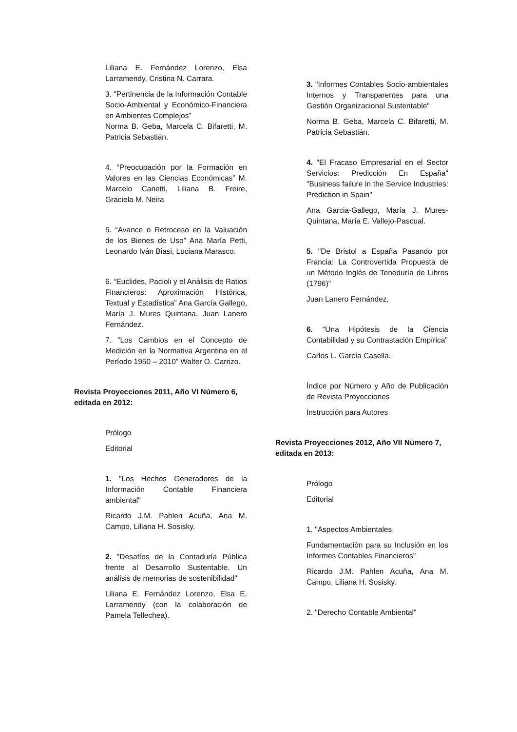Liliana E. Fernández Lorenzo, Elsa Larramendy, Cristina N. Carrara.
3. “Pertinencia de la Información Contable Socio-Ambiental y Económico-Financiera en Ambientes Complejos”
Norma B. Geba, Marcela C. Bifaretti, M. Patricia Sebastián.
4. “Preocupación por la Formación en Valores en las Ciencias Económicas” M. Marcelo Canetti, Liliana B. Freire, Graciela M. Neira
5. “Avance o Retroceso en la Valuación de los Bienes de Uso” Ana María Petti, Leonardo Iván Biasi, Luciana Marasco.
6. “Euclides, Pacioli y el Análisis de Ratios Financieros: Aproximación Histórica, Textual y Estadística” Ana García Gallego, María J. Mures Quintana, Juan Lanero Fernández.
7. “Los Cambios en el Concepto de Medición en la Normativa Argentina en el Período 1950 – 2010” Walter O. Carrizo.
Revista Proyecciones 2011, Año VI Número 6, editada en 2012:
Prólogo
Editorial
1. "Los Hechos Generadores de la Información Contable Financiera ambiental"
Ricardo J.M. Pahlen Acuña, Ana M. Campo, Liliana H. Sosisky.
2. "Desafíos de la Contaduría Pública frente al Desarrollo Sustentable. Un análisis de memorias de sostenibilidad"
Liliana E. Fernández Lorenzo, Elsa E. Larramendy (con la colaboración de Pamela Tellechea).
3. "Informes Contables Socio-ambientales Internos y Transparentes para una Gestión Organizacional Sustentable"
Norma B. Geba, Marcela C. Bifaretti, M. Patricia Sebastián.
4. "El Fracaso Empresarial en el Sector Servicios: Predicción En España" "Business failure in the Service Industries: Prediction in Spain"
Ana Garcia-Gallego, María J. Mures-Quintana, María E. Vallejo-Pascual.
5. "De Bristol a España Pasando por Francia: La Controvertida Propuesta de un Método Inglés de Teneduría de Libros (1796)"
Juan Lanero Fernández.
6. "Una Hipótesis de la Ciencia Contabilidad y su Contrastación Empírica"
Carlos L. García Casella.
Índice por Número y Año de Publicación de Revista Proyecciones
Instrucción para Autores
Revista Proyecciones 2012, Año VII Número 7, editada en 2013:
Prólogo
Editorial
1. "Aspectos Ambientales.
Fundamentación para su Inclusión en los Informes Contables Financieros"
Ricardo J.M. Pahlen Acuña, Ana M. Campo, Liliana H. Sosisky.
2. "Derecho Contable Ambiental"